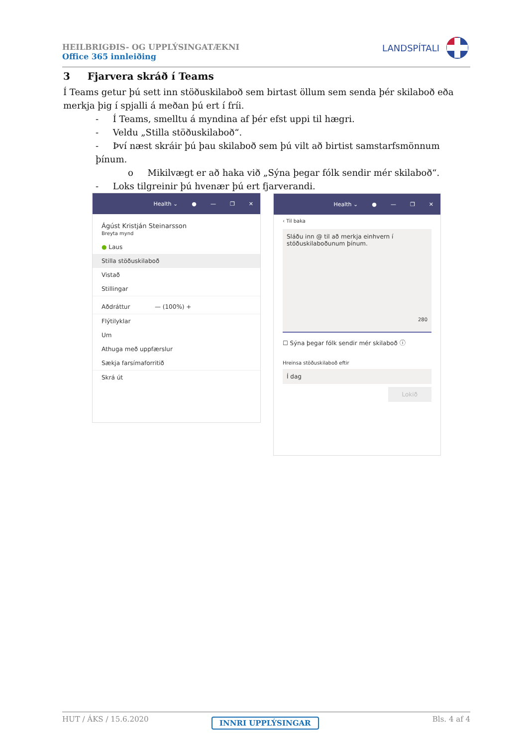HEILBRIGÐIS- OG UPPLÝSINGATÆKNI
Office 365 innleiðing
LANDSPÍTALI
3 Fjarvera skráð í Teams
Í Teams getur þú sett inn stöðuskilaboð sem birtast öllum sem senda þér skilaboð eða merkja þig í spjalli á meðan þú ert í fríi.
- Í Teams, smelltu á myndina af þér efst uppi til hægri.
- Veldu „Stilla stöðuskilaboð“.
- Því næst skráir þú þau skilaboð sem þú vilt að birtist samstarfsmönnum þínum.
o Mikilvægt er að haka við „Sýna þegar fólk sendir mér skilaboð“.
- Loks tilgreinir þú hvenær þú ert fjarverandi.
Health ⌄ ● — ❐ ✕
Ágúst Kristján Steinarsson
Breyta mynd
● Laus
Stilla stöðuskilaboð
Vistað
Stillingar
Aðdráttur — (100%) +
Flýtilyklar
Um
Athuga með uppfærslur
Sækja farsímaforritið
Skrá út
Health ⌄ ● — ❐ ✕
‹ Til baka
Sláðu inn @ til að merkja einhvern í stöðuskilaboðunum þínum.
280
☐ Sýna þegar fólk sendir mér skilaboð ⓘ
Hreinsa stöðuskilaboð eftir
Í dag
Lokið
HUT / ÁKS / 15.6.2020 Bls. 4 af 4
INNRI UPPLÝSINGAR